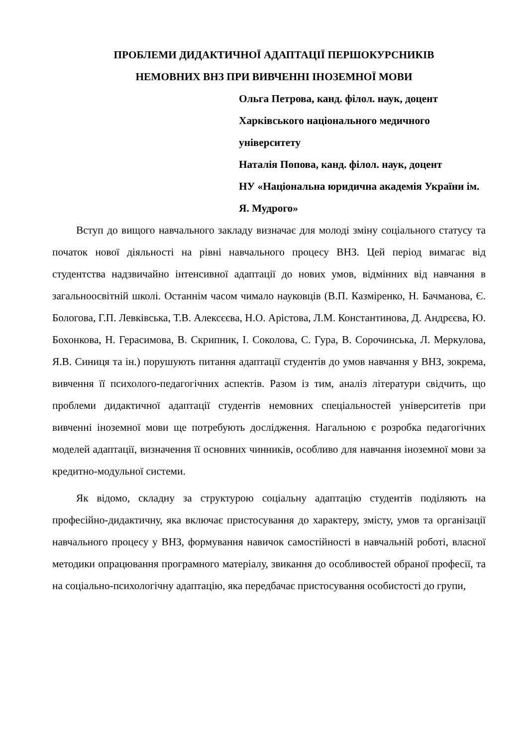ПРОБЛЕМИ ДИДАКТИЧНОЇ АДАПТАЦІЇ ПЕРШОКУРСНИКІВ
НЕМОВНИХ ВНЗ ПРИ ВИВЧЕННІ ІНОЗЕМНОЇ МОВИ
Ольга Петрова, канд. філол. наук, доцент
Харківського національного медичного університету
Наталія Попова, канд. філол. наук, доцент
НУ «Національна юридична академія України ім. Я. Мудрого»
Вступ до вищого навчального закладу визначає для молоді зміну соціального статусу та початок нової діяльності на рівні навчального процесу ВНЗ. Цей період вимагає від студентства надзвичайно інтенсивної адаптації до нових умов, відмінних від навчання в загальноосвітній школі. Останнім часом чимало науковців (В.П. Казміренко, Н. Бачманова, Є. Бологова, Г.П. Левківська, Т.В. Алексєєва, Н.О. Арістова, Л.М. Константинова, Д. Андрєєва, Ю. Бохонкова, Н. Герасимова, В. Скрипник, І. Соколова, С. Гура, В. Сорочинська, Л. Меркулова, Я.В. Синиця та ін.) порушують питання адаптації студентів до умов навчання у ВНЗ, зокрема, вивчення її психолого-педагогічних аспектів. Разом із тим, аналіз літератури свідчить, що проблеми дидактичної адаптації студентів немовних спеціальностей університетів при вивченні іноземної мови ще потребують дослідження. Нагальною є розробка педагогічних моделей адаптації, визначення її основних чинників, особливо для навчання іноземної мови за кредитно-модульної системи.
Як відомо, складну за структурою соціальну адаптацію студентів поділяють на професійно-дидактичну, яка включає пристосування до характеру, змісту, умов та організації навчального процесу у ВНЗ, формування навичок самостійності в навчальній роботі, власної методики опрацювання програмного матеріалу, звикання до особливостей обраної професії, та на соціально-психологічну адаптацію, яка передбачає пристосування особистості до групи,